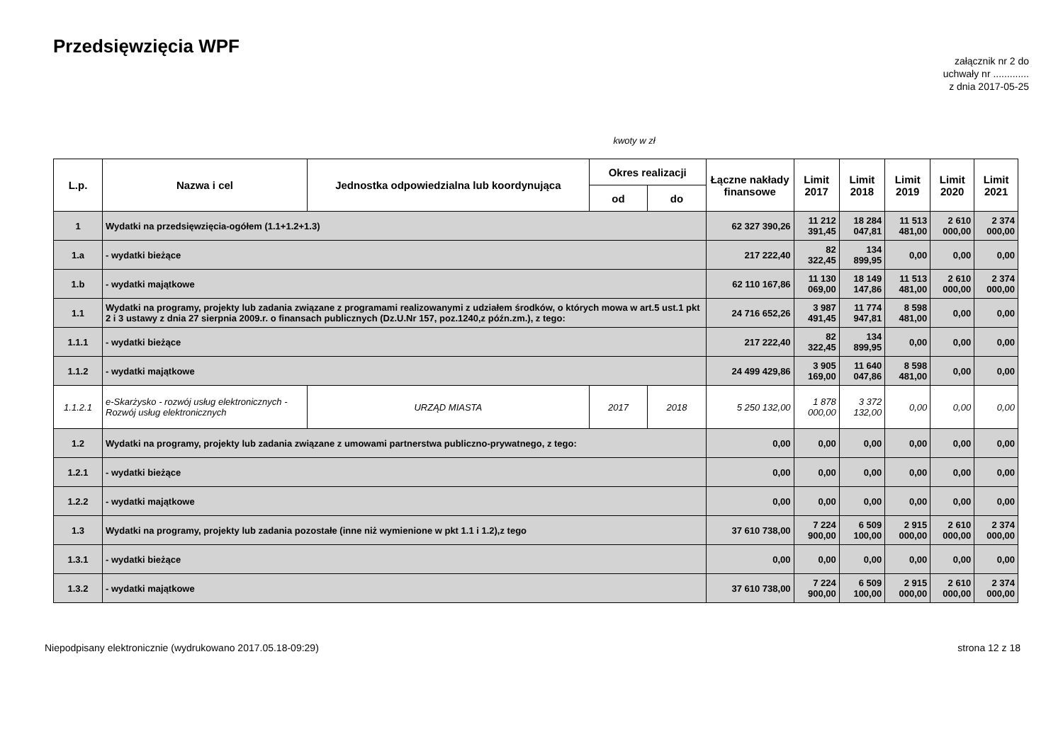Przedsięwzięcia WPF
załącznik nr 2 do
uchwały nr .............
z dnia 2017-05-25
kwoty w zł
| L.p. | Nazwa i cel | Jednostka odpowiedzialna lub koordynująca | Okres realizacji | | Łączne nakłady finansowe | Limit 2017 | Limit 2018 | Limit 2019 | Limit 2020 | Limit 2021 |
| --- | --- | --- | --- | --- | --- | --- | --- | --- | --- | --- |
| | | | od | do | | | | | | |
| 1 | Wydatki na przedsięwzięcia-ogółem (1.1+1.2+1.3) | | | | 62 327 390,26 | 11 212 391,45 | 18 284 047,81 | 11 513 481,00 | 2 610 000,00 | 2 374 000,00 |
| 1.a | - wydatki bieżące | | | | 217 222,40 | 82 322,45 | 134 899,95 | 0,00 | 0,00 | 0,00 |
| 1.b | - wydatki majątkowe | | | | 62 110 167,86 | 11 130 069,00 | 18 149 147,86 | 11 513 481,00 | 2 610 000,00 | 2 374 000,00 |
| 1.1 | Wydatki na programy, projekty lub zadania związane z programami realizowanymi z udziałem środków, o których mowa w art.5 ust.1 pkt 2 i 3 ustawy z dnia 27 sierpnia 2009.r. o finansach publicznych (Dz.U.Nr 157, poz.1240,z późn.zm.), z tego: | | | | 24 716 652,26 | 3 987 491,45 | 11 774 947,81 | 8 598 481,00 | 0,00 | 0,00 |
| 1.1.1 | - wydatki bieżące | | | | 217 222,40 | 82 322,45 | 134 899,95 | 0,00 | 0,00 | 0,00 |
| 1.1.2 | - wydatki majątkowe | | | | 24 499 429,86 | 3 905 169,00 | 11 640 047,86 | 8 598 481,00 | 0,00 | 0,00 |
| 1.1.2.1 | e-Skarżysko - rozwój usług elektronicznych - Rozwój usług elektronicznych | URZĄD MIASTA | 2017 | 2018 | 5 250 132,00 | 1 878 000,00 | 3 372 132,00 | 0,00 | 0,00 | 0,00 |
| 1.2 | Wydatki na programy, projekty lub zadania związane z umowami partnerstwa publiczno-prywatnego, z tego: | | | | 0,00 | 0,00 | 0,00 | 0,00 | 0,00 | 0,00 |
| 1.2.1 | - wydatki bieżące | | | | 0,00 | 0,00 | 0,00 | 0,00 | 0,00 | 0,00 |
| 1.2.2 | - wydatki majątkowe | | | | 0,00 | 0,00 | 0,00 | 0,00 | 0,00 | 0,00 |
| 1.3 | Wydatki na programy, projekty lub zadania pozostałe (inne niż wymienione w pkt 1.1 i 1.2),z tego | | | | 37 610 738,00 | 7 224 900,00 | 6 509 100,00 | 2 915 000,00 | 2 610 000,00 | 2 374 000,00 |
| 1.3.1 | - wydatki bieżące | | | | 0,00 | 0,00 | 0,00 | 0,00 | 0,00 | 0,00 |
| 1.3.2 | - wydatki majątkowe | | | | 37 610 738,00 | 7 224 900,00 | 6 509 100,00 | 2 915 000,00 | 2 610 000,00 | 2 374 000,00 |
Niepodpisany elektronicznie (wydrukowano 2017.05.18-09:29) strona 12 z 18